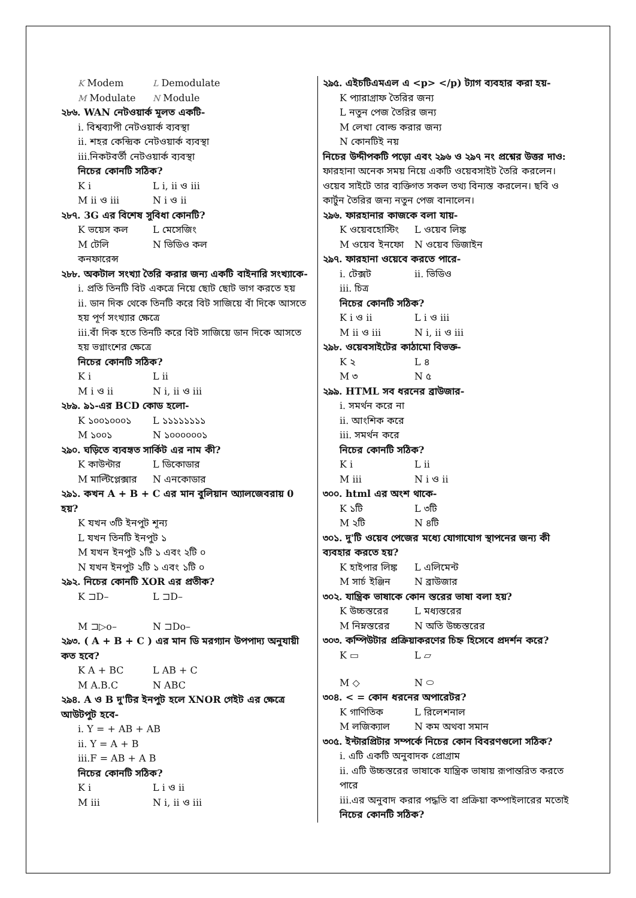K Modem L Demodulate
M Modulate N Module
২৮৬. WAN নেটওয়ার্ক মূলত একটি-
i. বিশ্বব্যাপী নেটওয়ার্ক ব্যবস্থা
ii. শহর কেন্দ্রিক নেটওয়ার্ক ব্যবস্থা
iii.নিকটবর্তী নেটওয়ার্ক ব্যবস্থা
নিচের কোনটি সঠিক?
K i L i, ii ও iii
M ii ও iii N i ও ii
২৮৭. 3G এর বিশেষ সুবিধা কোনটি?
K ভয়েস কল L মেসেজিং
M টেলি কনফারেন্স N ভিডিও কল
২৮৮. অকটাল সংখ্যা তৈরি করার জন্য একটি বাইনারি সংখ্যাকে-
i. প্রতি তিনটি বিট একত্রে নিয়ে ছোট ছোট ভাগ করতে হয়
ii. ডান দিক থেকে তিনটি করে বিট সাজিয়ে বাঁ দিকে আসতে হয় পূর্ণ সংখ্যার ক্ষেত্রে
iii.বাঁ দিক হতে তিনটি করে বিট সাজিয়ে ডান দিকে আসতে হয় ভগ্নাংশের ক্ষেত্রে
নিচের কোনটি সঠিক?
K i L ii
M i ও ii N i, ii ও iii
২৮৯. ৯১-এর BCD কোড হলো-
K ১০০১০০০১ L ১১১১১১১১
M ১০০১ N ১০০০০০০১
২৯০. ঘড়িতে ব্যবহৃত সার্কিট এর নাম কী?
K কাউন্টার L ডিকোডার
M মাল্টিপ্লেক্সার N এনকোডার
২৯১. কখন A + B + C এর মান বুলিয়ান অ্যালজেবরায় 0 হয়?
K যখন ৩টি ইনপুট শূন্য
L যখন তিনটি ইনপুট ১
M যখন ইনপুট ১টি ১ এবং ২টি ০
N যখন ইনপুট ২টি ১ এবং ১টি ০
২৯২. নিচের কোনটি XOR এর প্রতীক?
K ⊐D– L ⊐D–
M ⊐▷o– N ⊐Do–
২৯৩. ( A + B + C ) এর মান ডি মরগ্যান উপপাদ্য অনুযায়ী কত হবে?
K A + BC L AB + C
M A.B.C N ABC
২৯৪. A ও B দু'টির ইনপুট হলে XNOR গেইট এর ক্ষেত্রে আউটপুট হবে-
i. Y = + AB + AB
ii. Y = A + B
iii.F = AB + A B
নিচের কোনটি সঠিক?
K i L i ও ii
M iii N i, ii ও iii
২৯৫. এইচটিএমএল এ <p> </p) ট্যাগ ব্যবহার করা হয়-
K প্যারাগ্রাফ তৈরির জন্য
L নতুন পেজ তৈরির জন্য
M লেখা বোল্ড করার জন্য
N কোনটিই নয়
নিচের উদ্দীপকটি পড়ো এবং ২৯৬ ও ২৯৭ নং প্রশ্নের উত্তর দাও:
ফারহানা অনেক সময় নিয়ে একটি ওয়েবসাইট তৈরি করলেন। ওয়েব সাইটে তার ব্যক্তিগত সকল তথ্য বিন্যস্ত করলেন। ছবি ও কার্টুন তৈরির জন্য নতুন পেজ বানালেন।
২৯৬. ফারহানার কাজকে বলা যায়-
K ওয়েবহোস্টিং L ওয়েব লিঙ্ক
M ওয়েব ইনফো N ওয়েব ডিজাইন
২৯৭. ফারহানা ওয়েবে করতে পারে-
i. টেক্সট ii. ভিডিও
iii. চিত্র
নিচের কোনটি সঠিক?
K i ও ii L i ও iii
M ii ও iii N i, ii ও iii
২৯৮. ওয়েবসাইটের কাঠামো বিভক্ত-
K ২ L ৪
M ৩ N ৫
২৯৯. HTML সব ধরনের ব্রাউজার-
i. সমর্থন করে না
ii. আংশিক করে
iii. সমর্থন করে
নিচের কোনটি সঠিক?
K i L ii
M iii N i ও ii
৩০০. html এর অংশ থাকে-
K ১টি L ৩টি
M ২টি N ৪টি
৩০১. দু'টি ওয়েব পেজের মধ্যে যোগাযোগ স্থাপনের জন্য কী ব্যবহার করতে হয়?
K হাইপার লিঙ্ক L এলিমেন্ট
M সার্চ ইঞ্জিন N ব্রাউজার
৩০২. যান্ত্রিক ভাষাকে কোন স্তরের ভাষা বলা হয়?
K উচ্চস্তরের L মধ্যস্তরের
M নিম্নস্তরের N অতি উচ্চস্তরের
৩০৩. কম্পিউটার প্রক্রিয়াকরণের চিহ্ন হিসেবে প্রদর্শন করে?
K ▭ L ▱
M ◇ N ⬭
৩০৪. < = কোন ধরনের অপারেটর?
K গাণিতিক L রিলেশনাল
M লজিক্যাল N কম অথবা সমান
৩০৫. ইন্টারপ্রিটার সম্পর্কে নিচের কোন বিবরণগুলো সঠিক?
i. এটি একটি অনুবাদক প্রোগ্রাম
ii. এটি উচ্চস্তরের ভাষাকে যান্ত্রিক ভাষায় রূপান্তরিত করতে পারে
iii.এর অনুবাদ করার পদ্ধতি বা প্রক্রিয়া কম্পাইলারের মতোই
নিচের কোনটি সঠিক?